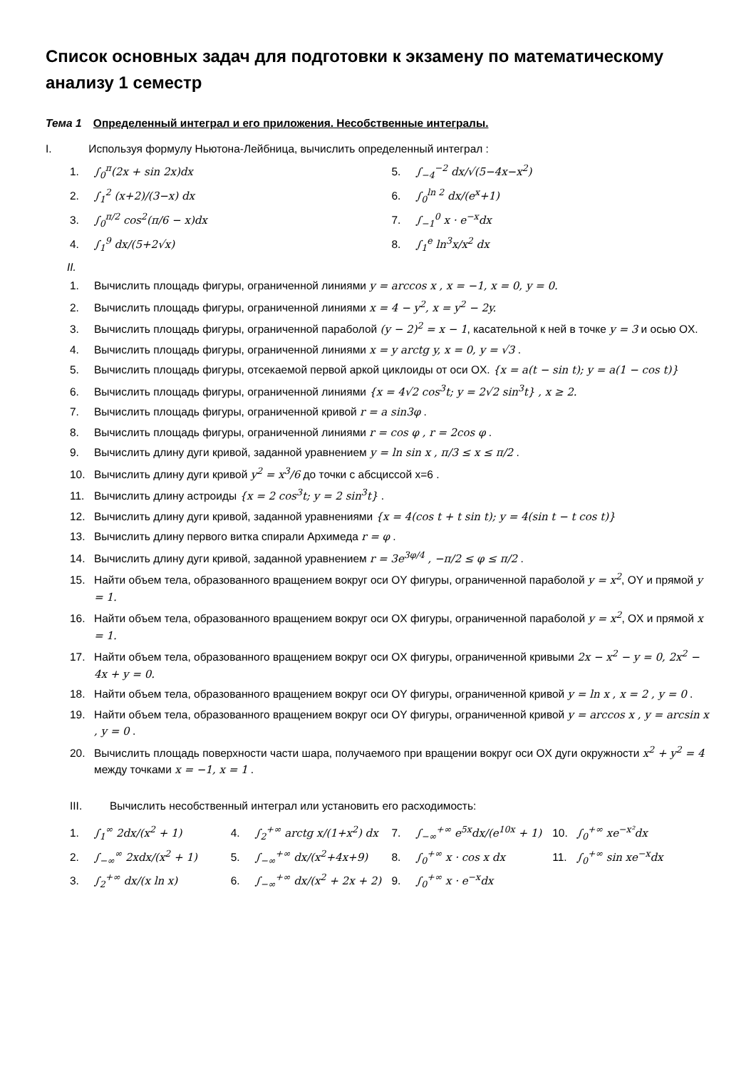Список основных задач для подготовки к экзамену по математическому анализу 1 семестр
Тема 1 Определенный интеграл и его приложения. Несобственные интегралы.
I. Используя формулу Ньютона-Лейбница, вычислить определенный интеграл :
1. ∫<sub>0</sub><sup>π</sup>(2x + sin 2x)dx
2. ∫<sub>1</sub><sup>2</sup> (x+2)/(3−x) dx
3. ∫<sub>0</sub><sup>π/2</sup> cos<sup>2</sup>(π/6 − x)dx
4. ∫<sub>1</sub><sup>9</sup> dx/(5+2√x)
5. ∫<sub>−4</sub><sup>−2</sup> dx/√(5−4x−x<sup>2</sup>)
6. ∫<sub>0</sub><sup>ln 2</sup> dx/(e<sup>x</sup>+1)
7. ∫<sub>−1</sub><sup>0</sup> x · e<sup>−x</sup>dx
8. ∫<sub>1</sub><sup>e</sup> ln<sup>3</sup>x/x<sup>2</sup> dx
II.
1. Вычислить площадь фигуры, ограниченной линиями y = arccos x , x = −1, x = 0, y = 0.
2. Вычислить площадь фигуры, ограниченной линиями x = 4 − y<sup>2</sup>, x = y<sup>2</sup> − 2y.
3. Вычислить площадь фигуры, ограниченной параболой (y − 2)<sup>2</sup> = x − 1, касательной к ней в точке y = 3 и осью OX.
4. Вычислить площадь фигуры, ограниченной линиями x = y arctg y, x = 0, y = √3 .
5. Вычислить площадь фигуры, отсекаемой первой аркой циклоиды от оси OX. {x = a(t − sin t); y = a(1 − cos t)}
6. Вычислить площадь фигуры, ограниченной линиями {x = 4√2 cos<sup>3</sup>t; y = 2√2 sin<sup>3</sup>t} , x ≥ 2.
7. Вычислить площадь фигуры, ограниченной кривой r = a sin3φ .
8. Вычислить площадь фигуры, ограниченной линиями r = cos φ , r = 2cos φ .
9. Вычислить длину дуги кривой, заданной уравнением y = ln sin x , π/3 ≤ x ≤ π/2 .
10. Вычислить длину дуги кривой y<sup>2</sup> = x<sup>3</sup>/6 до точки с абсциссой x=6 .
11. Вычислить длину астроиды {x = 2 cos<sup>3</sup>t; y = 2 sin<sup>3</sup>t} .
12. Вычислить длину дуги кривой, заданной уравнениями {x = 4(cos t + t sin t); y = 4(sin t − t cos t)}
13. Вычислить длину первого витка спирали Архимеда r = φ .
14. Вычислить длину дуги кривой, заданной уравнением r = 3e<sup>3φ/4</sup> , −π/2 ≤ φ ≤ π/2 .
15. Найти объем тела, образованного вращением вокруг оси OY фигуры, ограниченной параболой y = x<sup>2</sup>, OY и прямой y = 1.
16. Найти объем тела, образованного вращением вокруг оси OX фигуры, ограниченной параболой y = x<sup>2</sup>, OX и прямой x = 1.
17. Найти объем тела, образованного вращением вокруг оси OX фигуры, ограниченной кривыми 2x − x<sup>2</sup> − y = 0, 2x<sup>2</sup> − 4x + y = 0.
18. Найти объем тела, образованного вращением вокруг оси OY фигуры, ограниченной кривой y = ln x , x = 2 , y = 0 .
19. Найти объем тела, образованного вращением вокруг оси OY фигуры, ограниченной кривой y = arccos x , y = arcsin x , y = 0 .
20. Вычислить площадь поверхности части шара, получаемого при вращении вокруг оси OX дуги окружности x<sup>2</sup> + y<sup>2</sup> = 4 между точками x = −1, x = 1 .
III. Вычислить несобственный интеграл или установить его расходимость:
1. ∫<sub>1</sub><sup>∞</sup> 2dx/(x<sup>2</sup> + 1)
2. ∫<sub>−∞</sub><sup>∞</sup> 2xdx/(x<sup>2</sup> + 1)
3. ∫<sub>2</sub><sup>+∞</sup> dx/(x ln x)
4. ∫<sub>2</sub><sup>+∞</sup> arctg x/(1+x<sup>2</sup>) dx
5. ∫<sub>−∞</sub><sup>+∞</sup> dx/(x<sup>2</sup>+4x+9)
6. ∫<sub>−∞</sub><sup>+∞</sup> dx/(x<sup>2</sup> + 2x + 2)
7. ∫<sub>−∞</sub><sup>+∞</sup> e<sup>5x</sup>dx/(e<sup>10x</sup> + 1)
8. ∫<sub>0</sub><sup>+∞</sup> x · cos x dx
9. ∫<sub>0</sub><sup>+∞</sup> x · e<sup>−x</sup>dx
10. ∫<sub>0</sub><sup>+∞</sup> xe<sup>−x²</sup>dx
11. ∫<sub>0</sub><sup>+∞</sup> sin xe<sup>−x</sup>dx